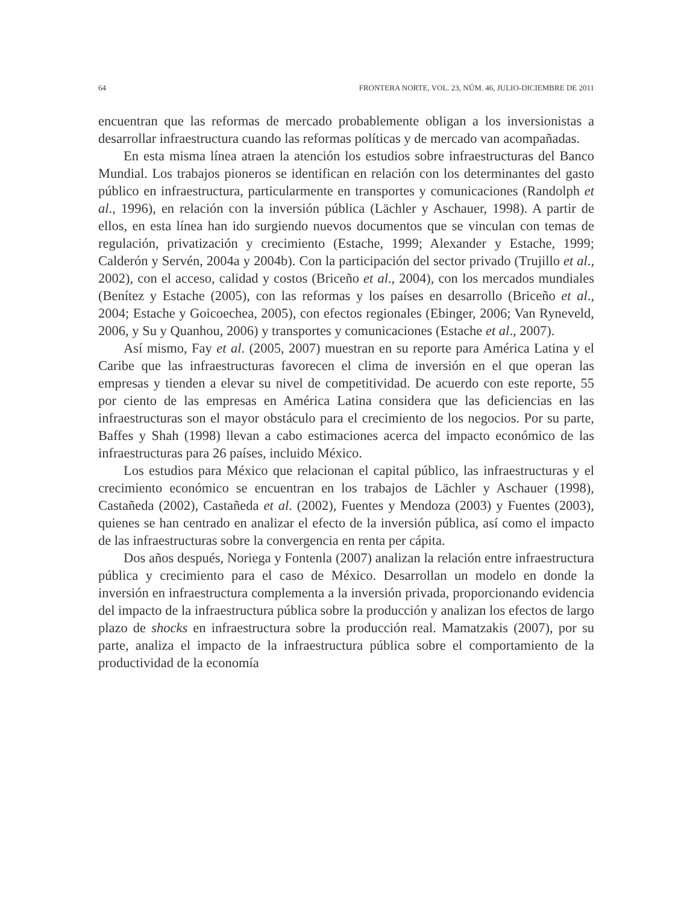64 FRONTERA NORTE, VOL. 23, NÚM. 46, JULIO-DICIEMBRE DE 2011
encuentran que las reformas de mercado probablemente obligan a los inversionistas a desarrollar infraestructura cuando las reformas políticas y de mercado van acompañadas.
En esta misma línea atraen la atención los estudios sobre infraestructuras del Banco Mundial. Los trabajos pioneros se identifican en relación con los determinantes del gasto público en infraestructura, particularmente en transportes y comunicaciones (Randolph et al., 1996), en relación con la inversión pública (Lächler y Aschauer, 1998). A partir de ellos, en esta línea han ido surgiendo nuevos documentos que se vinculan con temas de regulación, privatización y crecimiento (Estache, 1999; Alexander y Estache, 1999; Calderón y Servén, 2004a y 2004b). Con la participación del sector privado (Trujillo et al., 2002), con el acceso, calidad y costos (Briceño et al., 2004), con los mercados mundiales (Benítez y Estache (2005), con las reformas y los países en desarrollo (Briceño et al., 2004; Estache y Goicoechea, 2005), con efectos regionales (Ebinger, 2006; Van Ryneveld, 2006, y Su y Quanhou, 2006) y transportes y comunicaciones (Estache et al., 2007).
Así mismo, Fay et al. (2005, 2007) muestran en su reporte para América Latina y el Caribe que las infraestructuras favorecen el clima de inversión en el que operan las empresas y tienden a elevar su nivel de competitividad. De acuerdo con este reporte, 55 por ciento de las empresas en América Latina considera que las deficiencias en las infraestructuras son el mayor obstáculo para el crecimiento de los negocios. Por su parte, Baffes y Shah (1998) llevan a cabo estimaciones acerca del impacto económico de las infraestructuras para 26 países, incluido México.
Los estudios para México que relacionan el capital público, las infraestructuras y el crecimiento económico se encuentran en los trabajos de Lächler y Aschauer (1998), Castañeda (2002), Castañeda et al. (2002), Fuentes y Mendoza (2003) y Fuentes (2003), quienes se han centrado en analizar el efecto de la inversión pública, así como el impacto de las infraestructuras sobre la convergencia en renta per cápita.
Dos años después, Noriega y Fontenla (2007) analizan la relación entre infraestructura pública y crecimiento para el caso de México. Desarrollan un modelo en donde la inversión en infraestructura complementa a la inversión privada, proporcionando evidencia del impacto de la infraestructura pública sobre la producción y analizan los efectos de largo plazo de shocks en infraestructura sobre la producción real. Mamatzakis (2007), por su parte, analiza el impacto de la infraestructura pública sobre el comportamiento de la productividad de la economía